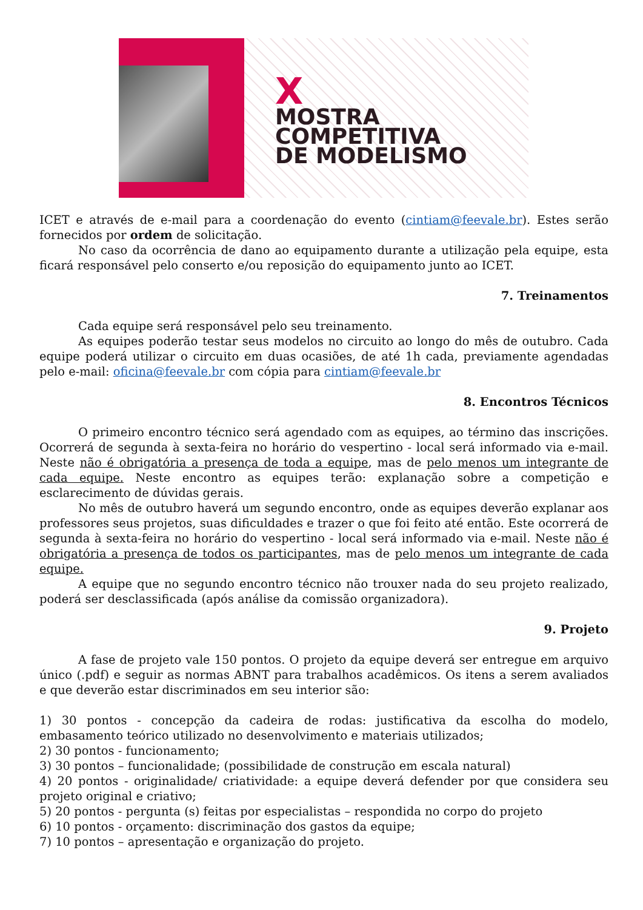X
MOSTRA
COMPETITIVA
DE MODELISMO
ICET e através de e-mail para a coordenação do evento (cintiam@feevale.br). Estes serão fornecidos por ordem de solicitação.
No caso da ocorrência de dano ao equipamento durante a utilização pela equipe, esta ficará responsável pelo conserto e/ou reposição do equipamento junto ao ICET.
7. Treinamentos
Cada equipe será responsável pelo seu treinamento.
As equipes poderão testar seus modelos no circuito ao longo do mês de outubro. Cada equipe poderá utilizar o circuito em duas ocasiões, de até 1h cada, previamente agendadas pelo e-mail: oficina@feevale.br com cópia para cintiam@feevale.br
8. Encontros Técnicos
O primeiro encontro técnico será agendado com as equipes, ao término das inscrições. Ocorrerá de segunda à sexta-feira no horário do vespertino - local será informado via e-mail. Neste não é obrigatória a presença de toda a equipe, mas de pelo menos um integrante de cada equipe. Neste encontro as equipes terão: explanação sobre a competição e esclarecimento de dúvidas gerais.
No mês de outubro haverá um segundo encontro, onde as equipes deverão explanar aos professores seus projetos, suas dificuldades e trazer o que foi feito até então. Este ocorrerá de segunda à sexta-feira no horário do vespertino - local será informado via e-mail. Neste não é obrigatória a presença de todos os participantes, mas de pelo menos um integrante de cada equipe.
A equipe que no segundo encontro técnico não trouxer nada do seu projeto realizado, poderá ser desclassificada (após análise da comissão organizadora).
9. Projeto
A fase de projeto vale 150 pontos. O projeto da equipe deverá ser entregue em arquivo único (.pdf) e seguir as normas ABNT para trabalhos acadêmicos. Os itens a serem avaliados e que deverão estar discriminados em seu interior são:
1) 30 pontos - concepção da cadeira de rodas: justificativa da escolha do modelo, embasamento teórico utilizado no desenvolvimento e materiais utilizados;
2) 30 pontos - funcionamento;
3) 30 pontos – funcionalidade; (possibilidade de construção em escala natural)
4) 20 pontos - originalidade/ criatividade: a equipe deverá defender por que considera seu projeto original e criativo;
5) 20 pontos - pergunta (s) feitas por especialistas – respondida no corpo do projeto
6) 10 pontos - orçamento: discriminação dos gastos da equipe;
7) 10 pontos – apresentação e organização do projeto.